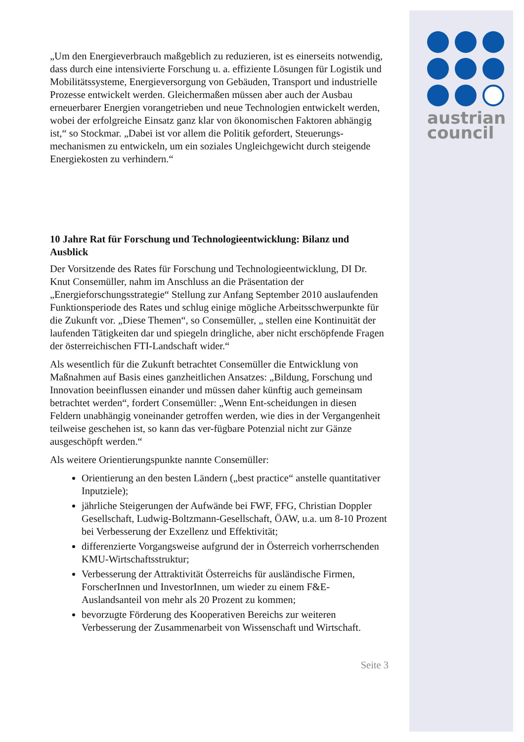austrian
council
„Um den Energieverbrauch maßgeblich zu reduzieren, ist es einerseits notwendig, dass durch eine intensivierte Forschung u. a. effiziente Lösungen für Logistik und Mobilitätssysteme, Energieversorgung von Gebäuden, Transport und industrielle Prozesse entwickelt werden. Gleichermaßen müssen aber auch der Ausbau erneuerbarer Energien vorangetrieben und neue Technologien entwickelt werden, wobei der erfolgreiche Einsatz ganz klar von ökonomischen Faktoren abhängig ist,“ so Stockmar. „Dabei ist vor allem die Politik gefordert, Steuerungs-mechanismen zu entwickeln, um ein soziales Ungleichgewicht durch steigende Energiekosten zu verhindern.“
10 Jahre Rat für Forschung und Technologieentwicklung: Bilanz und Ausblick
Der Vorsitzende des Rates für Forschung und Technologieentwicklung, DI Dr. Knut Consemüller, nahm im Anschluss an die Präsentation der „Energieforschungsstrategie“ Stellung zur Anfang September 2010 auslaufenden Funktionsperiode des Rates und schlug einige mögliche Arbeitsschwerpunkte für die Zukunft vor. „Diese Themen“, so Consemüller, „ stellen eine Kontinuität der laufenden Tätigkeiten dar und spiegeln dringliche, aber nicht erschöpfende Fragen der österreichischen FTI-Landschaft wider.“
Als wesentlich für die Zukunft betrachtet Consemüller die Entwicklung von Maßnahmen auf Basis eines ganzheitlichen Ansatzes: „Bildung, Forschung und Innovation beeinflussen einander und müssen daher künftig auch gemeinsam betrachtet werden“, fordert Consemüller: „Wenn Ent-scheidungen in diesen Feldern unabhängig voneinander getroffen werden, wie dies in der Vergangenheit teilweise geschehen ist, so kann das ver-fügbare Potenzial nicht zur Gänze ausgeschöpft werden.“
Als weitere Orientierungspunkte nannte Consemüller:
Orientierung an den besten Ländern („best practice“ anstelle quantitativer Inputziele);
jährliche Steigerungen der Aufwände bei FWF, FFG, Christian Doppler Gesellschaft, Ludwig-Boltzmann-Gesellschaft, ÖAW, u.a. um 8-10 Prozent bei Verbesserung der Exzellenz und Effektivität;
differenzierte Vorgangsweise aufgrund der in Österreich vorherrschenden KMU-Wirtschaftsstruktur;
Verbesserung der Attraktivität Österreichs für ausländische Firmen, ForscherInnen und InvestorInnen, um wieder zu einem F&E-Auslandsanteil von mehr als 20 Prozent zu kommen;
bevorzugte Förderung des Kooperativen Bereichs zur weiteren Verbesserung der Zusammenarbeit von Wissenschaft und Wirtschaft.
Seite 3